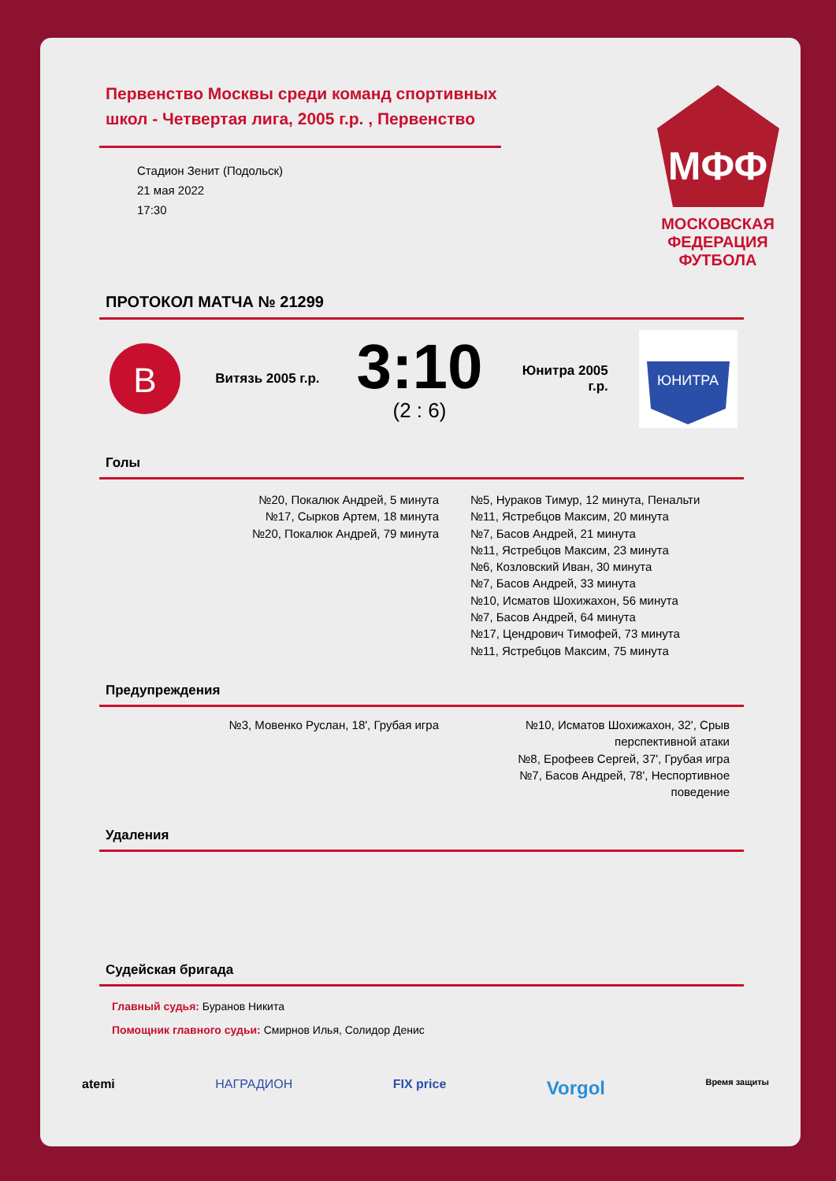Первенство Москвы среди команд спортивных школ - Четвертая лига, 2005 г.р. , Первенство
Стадион Зенит (Подольск)
21 мая 2022
17:30
МФФ
МОСКОВСКАЯ ФЕДЕРАЦИЯ ФУТБОЛА
ПРОТОКОЛ МАТЧА № 21299
В
Витязь 2005 г.р.
3:10
(2 : 6)
Юнитра 2005 г.р.
ЮНИТРА
Голы
№20, Покалюк Андрей, 5 минута
№17, Сырков Артем, 18 минута
№20, Покалюк Андрей, 79 минута
№5, Нураков Тимур, 12 минута, Пенальти
№11, Ястребцов Максим, 20 минута
№7, Басов Андрей, 21 минута
№11, Ястребцов Максим, 23 минута
№6, Козловский Иван, 30 минута
№7, Басов Андрей, 33 минута
№10, Исматов Шохижахон, 56 минута
№7, Басов Андрей, 64 минута
№17, Цендрович Тимофей, 73 минута
№11, Ястребцов Максим, 75 минута
Предупреждения
№3, Мовенко Руслан, 18', Грубая игра №10, Исматов Шохижахон, 32', Срыв перспективной атаки
№8, Ерофеев Сергей, 37', Грубая игра
№7, Басов Андрей, 78', Неспортивное поведение
Удаления
Судейская бригада
Главный судья: Буранов Никита
Помощник главного судьи: Смирнов Илья, Солидор Денис
atemi НАГРАДИОН FIX price Vorgol Время защиты